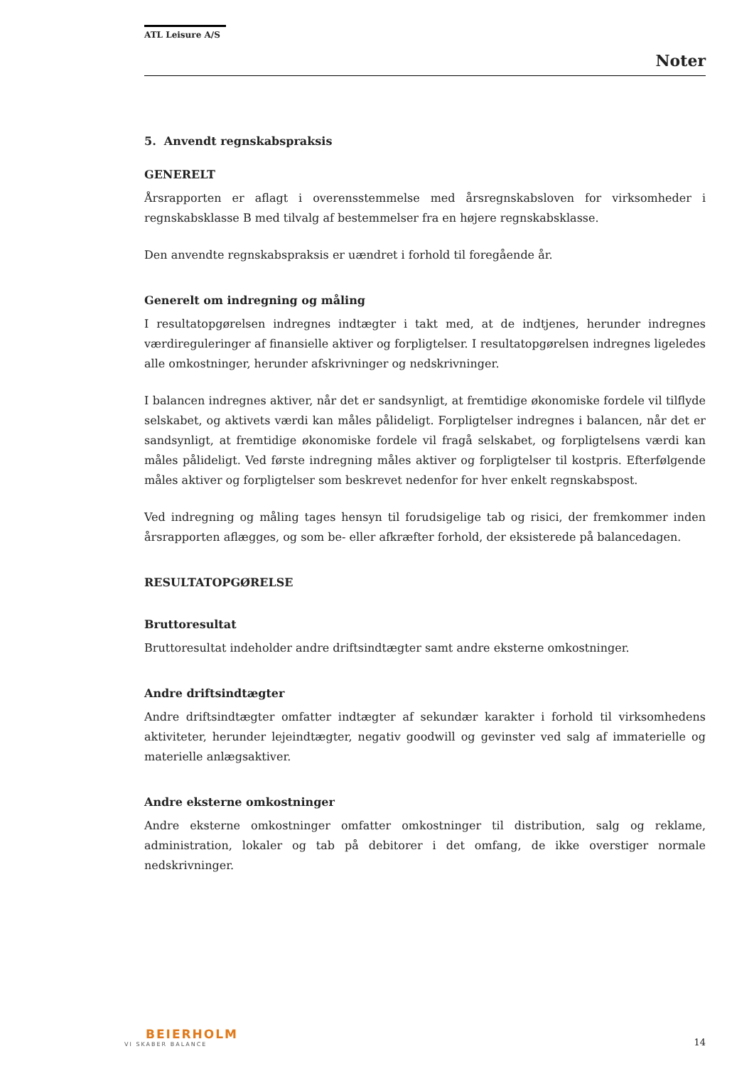ATL Leisure A/S
Noter
5. Anvendt regnskabspraksis
GENERELT
Årsrapporten er aflagt i overensstemmelse med årsregnskabsloven for virksomheder i regnskabsklasse B med tilvalg af bestemmelser fra en højere regnskabsklasse.
Den anvendte regnskabspraksis er uændret i forhold til foregående år.
Generelt om indregning og måling
I resultatopgørelsen indregnes indtægter i takt med, at de indtjenes, herunder indregnes værdireguleringer af finansielle aktiver og forpligtelser. I resultatopgørelsen indregnes ligeledes alle omkostninger, herunder afskrivninger og nedskrivninger.
I balancen indregnes aktiver, når det er sandsynligt, at fremtidige økonomiske fordele vil tilflyde selskabet, og aktivets værdi kan måles pålideligt. Forpligtelser indregnes i balancen, når det er sandsynligt, at fremtidige økonomiske fordele vil fragå selskabet, og forpligtelsens værdi kan måles pålideligt. Ved første indregning måles aktiver og forpligtelser til kostpris. Efterfølgende måles aktiver og forpligtelser som beskrevet nedenfor for hver enkelt regnskabspost.
Ved indregning og måling tages hensyn til forudsigelige tab og risici, der fremkommer inden årsrapporten aflægges, og som be- eller afkræfter forhold, der eksisterede på balancedagen.
RESULTATOPGØRELSE
Bruttoresultat
Bruttoresultat indeholder andre driftsindtægter samt andre eksterne omkostninger.
Andre driftsindtægter
Andre driftsindtægter omfatter indtægter af sekundær karakter i forhold til virksomhedens aktiviteter, herunder lejeindtægter, negativ goodwill og gevinster ved salg af immaterielle og materielle anlægsaktiver.
Andre eksterne omkostninger
Andre eksterne omkostninger omfatter omkostninger til distribution, salg og reklame, administration, lokaler og tab på debitorer i det omfang, de ikke overstiger normale nedskrivninger.
BEIERHOLM
VI SKABER BALANCE
14